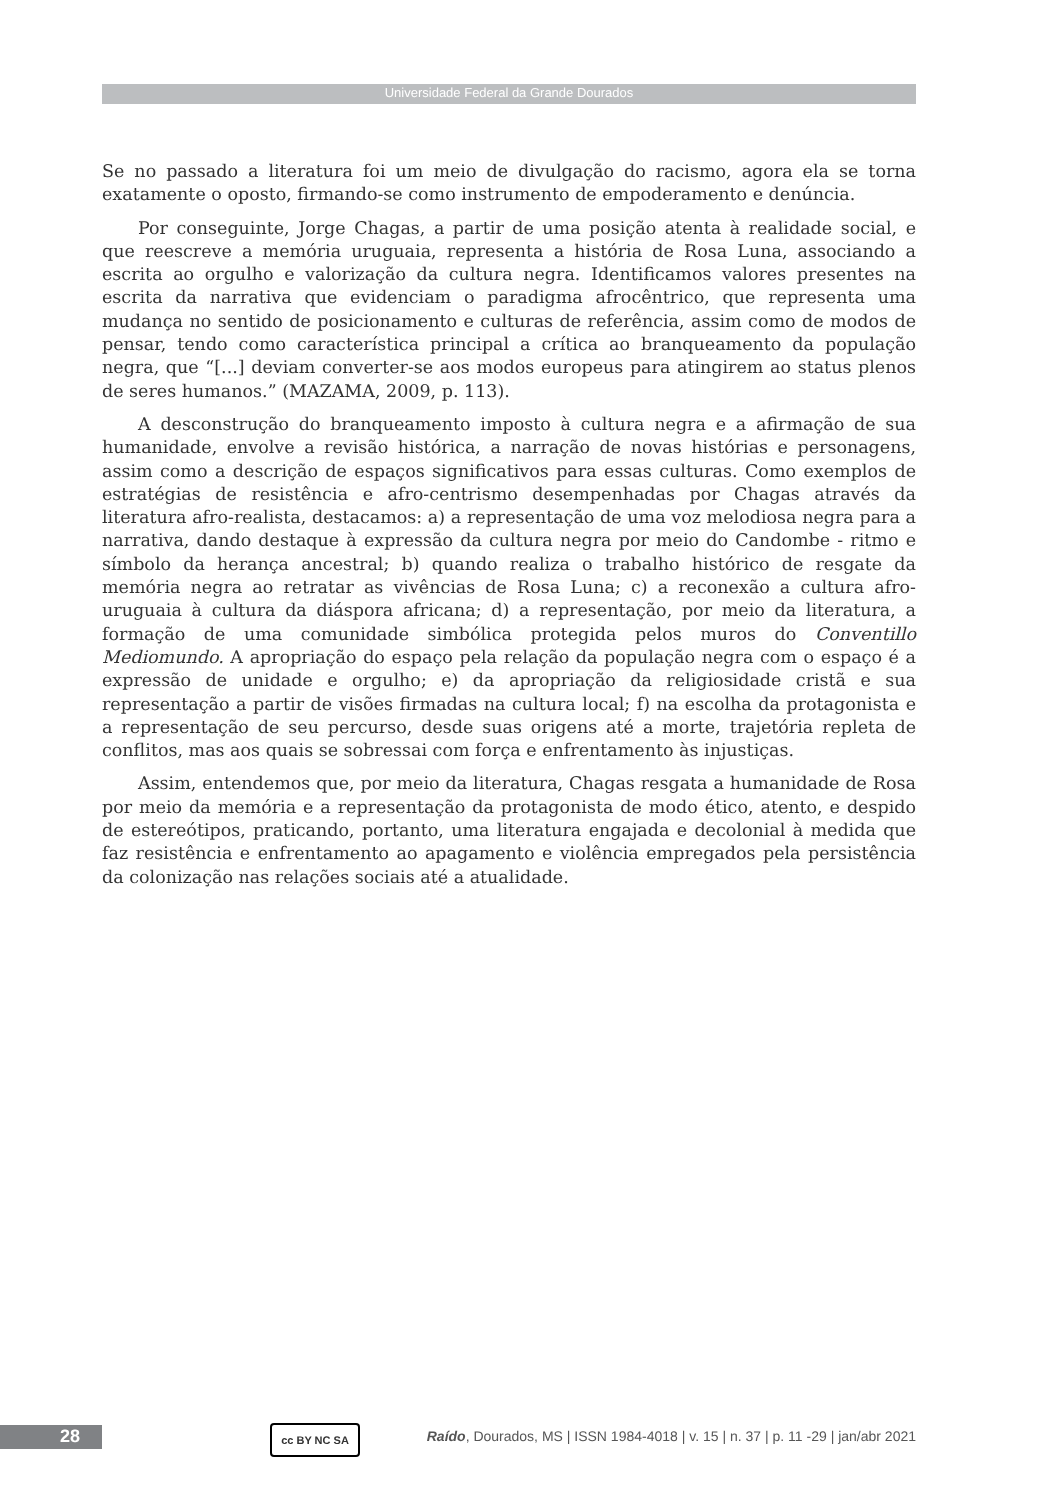Universidade Federal da Grande Dourados
Se no passado a literatura foi um meio de divulgação do racismo, agora ela se torna exatamente o oposto, firmando-se como instrumento de empoderamento e denúncia.
Por conseguinte, Jorge Chagas, a partir de uma posição atenta à realidade social, e que reescreve a memória uruguaia, representa a história de Rosa Luna, associando a escrita ao orgulho e valorização da cultura negra. Identificamos valores presentes na escrita da narrativa que evidenciam o paradigma afrocêntrico, que representa uma mudança no sentido de posicionamento e culturas de referência, assim como de modos de pensar, tendo como característica principal a crítica ao branqueamento da população negra, que “[...] deviam converter-se aos modos europeus para atingirem ao status plenos de seres humanos.” (MAZAMA, 2009, p. 113).
A desconstrução do branqueamento imposto à cultura negra e a afirmação de sua humanidade, envolve a revisão histórica, a narração de novas histórias e personagens, assim como a descrição de espaços significativos para essas culturas. Como exemplos de estratégias de resistência e afro-centrismo desempenhadas por Chagas através da literatura afro-realista, destacamos: a) a representação de uma voz melodiosa negra para a narrativa, dando destaque à expressão da cultura negra por meio do Candombe - ritmo e símbolo da herança ancestral; b) quando realiza o trabalho histórico de resgate da memória negra ao retratar as vivências de Rosa Luna; c) a reconexão a cultura afro-uruguaia à cultura da diáspora africana; d) a representação, por meio da literatura, a formação de uma comunidade simbólica protegida pelos muros do Conventillo Mediomundo. A apropriação do espaço pela relação da população negra com o espaço é a expressão de unidade e orgulho; e) da apropriação da religiosidade cristã e sua representação a partir de visões firmadas na cultura local; f) na escolha da protagonista e a representação de seu percurso, desde suas origens até a morte, trajetória repleta de conflitos, mas aos quais se sobressai com força e enfrentamento às injustiças.
Assim, entendemos que, por meio da literatura, Chagas resgata a humanidade de Rosa por meio da memória e a representação da protagonista de modo ético, atento, e despido de estereótipos, praticando, portanto, uma literatura engajada e decolonial à medida que faz resistência e enfrentamento ao apagamento e violência empregados pela persistência da colonização nas relações sociais até a atualidade.
28 cc BY NC SA
Raído, Dourados, MS | ISSN 1984-4018 | v. 15 | n. 37 | p. 11 -29 | jan/abr 2021